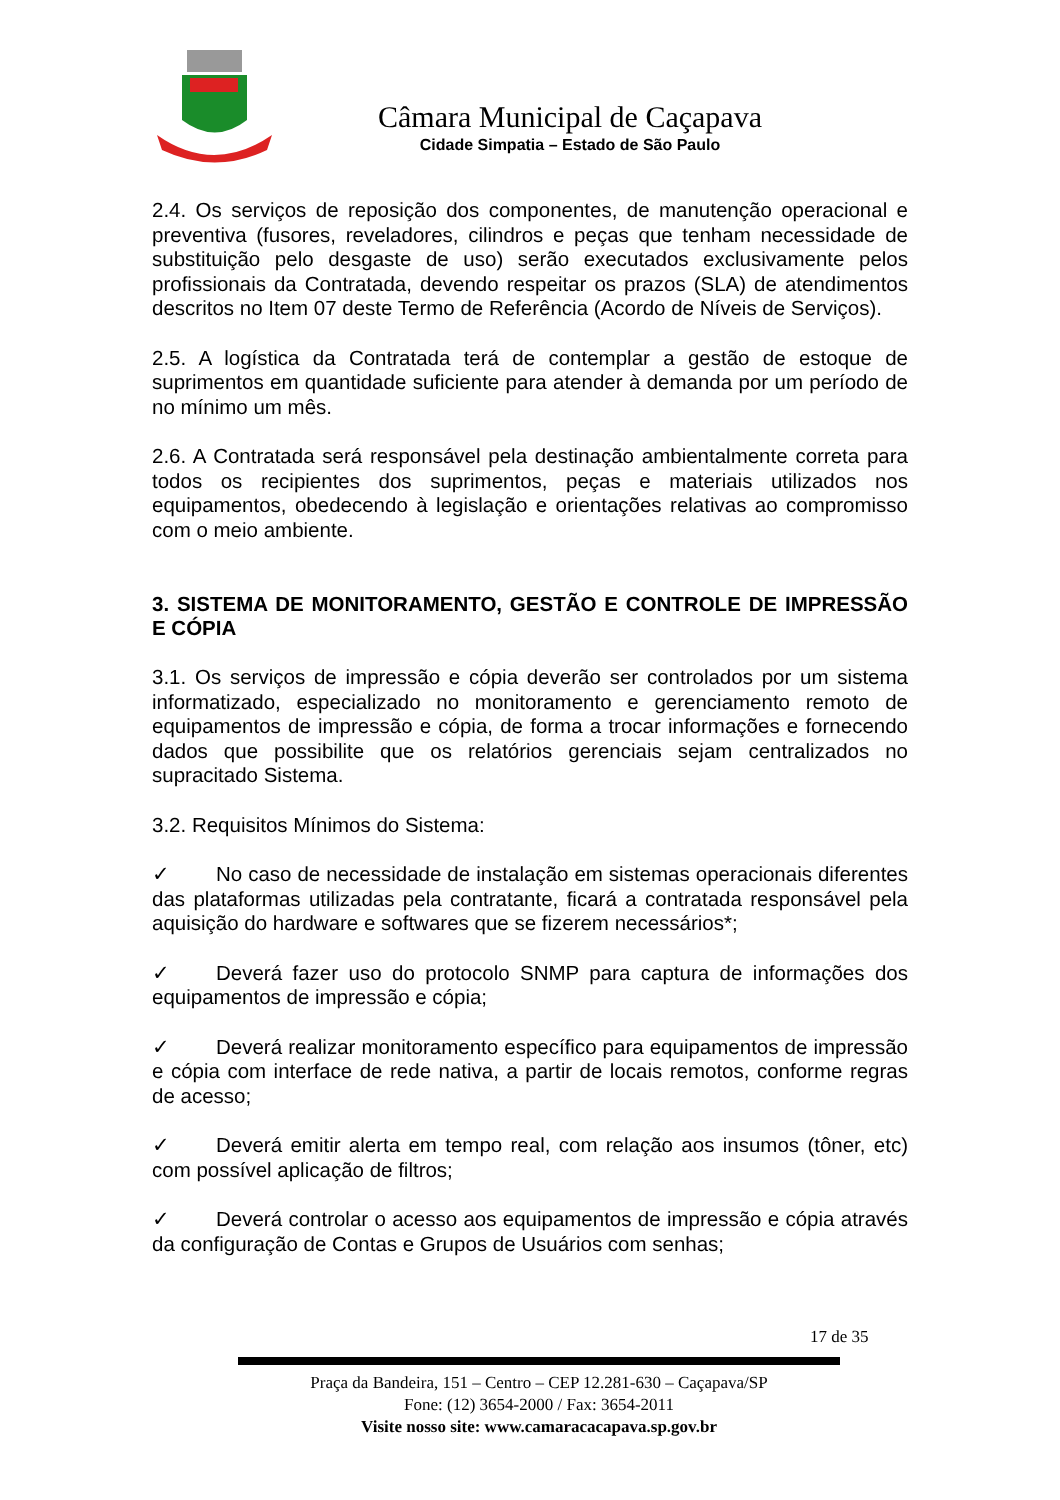Câmara Municipal de Caçapava
Cidade Simpatia – Estado de São Paulo
2.4. Os serviços de reposição dos componentes, de manutenção operacional e preventiva (fusores, reveladores, cilindros e peças que tenham necessidade de substituição pelo desgaste de uso) serão executados exclusivamente pelos profissionais da Contratada, devendo respeitar os prazos (SLA) de atendimentos descritos no Item 07 deste Termo de Referência (Acordo de Níveis de Serviços).
2.5. A logística da Contratada terá de contemplar a gestão de estoque de suprimentos em quantidade suficiente para atender à demanda por um período de no mínimo um mês.
2.6. A Contratada será responsável pela destinação ambientalmente correta para todos os recipientes dos suprimentos, peças e materiais utilizados nos equipamentos, obedecendo à legislação e orientações relativas ao compromisso com o meio ambiente.
3. SISTEMA DE MONITORAMENTO, GESTÃO E CONTROLE DE IMPRESSÃO E CÓPIA
3.1. Os serviços de impressão e cópia deverão ser controlados por um sistema informatizado, especializado no monitoramento e gerenciamento remoto de equipamentos de impressão e cópia, de forma a trocar informações e fornecendo dados que possibilite que os relatórios gerenciais sejam centralizados no supracitado Sistema.
3.2. Requisitos Mínimos do Sistema:
✓ No caso de necessidade de instalação em sistemas operacionais diferentes das plataformas utilizadas pela contratante, ficará a contratada responsável pela aquisição do hardware e softwares que se fizerem necessários*;
✓ Deverá fazer uso do protocolo SNMP para captura de informações dos equipamentos de impressão e cópia;
✓ Deverá realizar monitoramento específico para equipamentos de impressão e cópia com interface de rede nativa, a partir de locais remotos, conforme regras de acesso;
✓ Deverá emitir alerta em tempo real, com relação aos insumos (tôner, etc) com possível aplicação de filtros;
✓ Deverá controlar o acesso aos equipamentos de impressão e cópia através da configuração de Contas e Grupos de Usuários com senhas;
17 de 35
Praça da Bandeira, 151 – Centro – CEP 12.281-630 – Caçapava/SP
Fone: (12) 3654-2000 / Fax: 3654-2011
Visite nosso site: www.camaracacapava.sp.gov.br